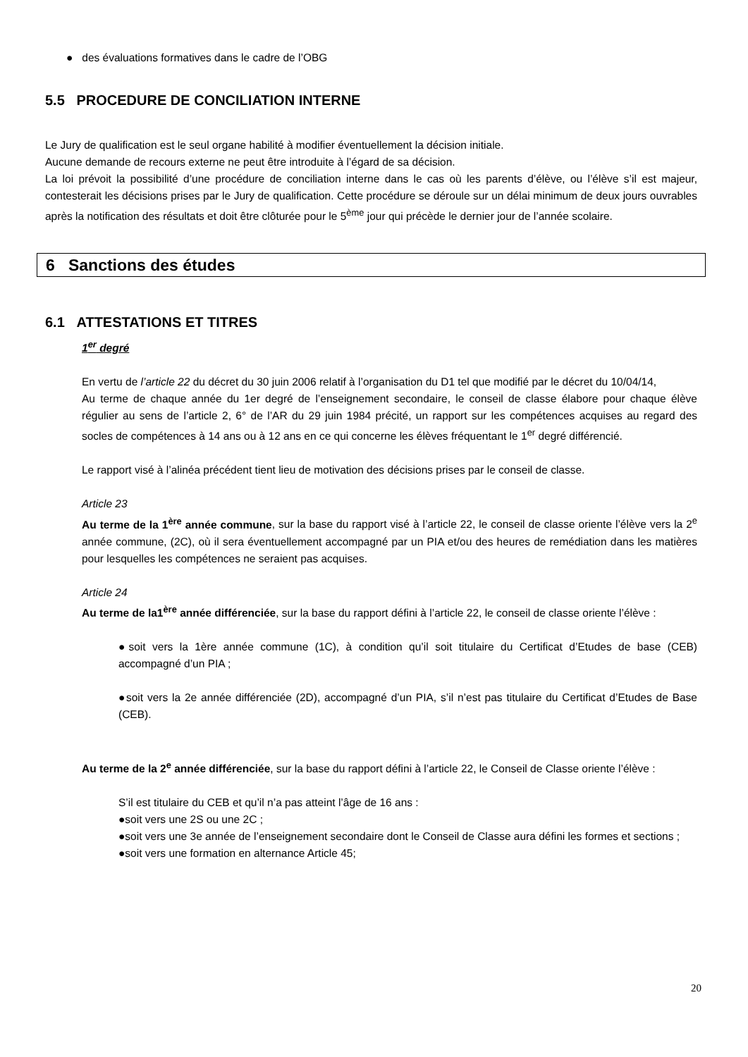● des évaluations formatives dans le cadre de l’OBG
5.5 PROCEDURE DE CONCILIATION INTERNE
Le Jury de qualification est le seul organe habilité à modifier éventuellement la décision initiale.
Aucune demande de recours externe ne peut être introduite à l’égard de sa décision.
La loi prévoit la possibilité d’une procédure de conciliation interne dans le cas où les parents d’élève, ou l’élève s’il est majeur, contesterait les décisions prises par le Jury de qualification. Cette procédure se déroule sur un délai minimum de deux jours ouvrables après la notification des résultats et doit être clôturée pour le 5<sup>ème</sup> jour qui précède le dernier jour de l’année scolaire.
6 Sanctions des études
6.1 ATTESTATIONS ET TITRES
1<sup>er</sup> degré
En vertu de l’article 22 du décret du 30 juin 2006 relatif à l’organisation du D1 tel que modifié par le décret du 10/04/14,
Au terme de chaque année du 1er degré de l’enseignement secondaire, le conseil de classe élabore pour chaque élève régulier au sens de l’article 2, 6° de l’AR du 29 juin 1984 précité, un rapport sur les compétences acquises au regard des socles de compétences à 14 ans ou à 12 ans en ce qui concerne les élèves fréquentant le 1<sup>er</sup> degré différencié.
Le rapport visé à l’alinéa précédent tient lieu de motivation des décisions prises par le conseil de classe.
Article 23
Au terme de la 1<sup>ère</sup> année commune, sur la base du rapport visé à l’article 22, le conseil de classe oriente l’élève vers la 2<sup>e</sup> année commune, (2C), où il sera éventuellement accompagné par un PIA et/ou des heures de remédiation dans les matières pour lesquelles les compétences ne seraient pas acquises.
Article 24
Au terme de la1<sup>ère</sup> année différenciée, sur la base du rapport défini à l’article 22, le conseil de classe oriente l’élève :
●soit vers la 1ère année commune (1C), à condition qu’il soit titulaire du Certificat d’Etudes de base (CEB) accompagné d’un PIA ;
●soit vers la 2e année différenciée (2D), accompagné d’un PIA, s’il n’est pas titulaire du Certificat d’Etudes de Base (CEB).
Au terme de la 2<sup>e</sup> année différenciée, sur la base du rapport défini à l’article 22, le Conseil de Classe oriente l’élève :
S’il est titulaire du CEB et qu’il n’a pas atteint l’âge de 16 ans :
●soit vers une 2S ou une 2C ;
●soit vers une 3e année de l’enseignement secondaire dont le Conseil de Classe aura défini les formes et sections ;
●soit vers une formation en alternance Article 45;
20